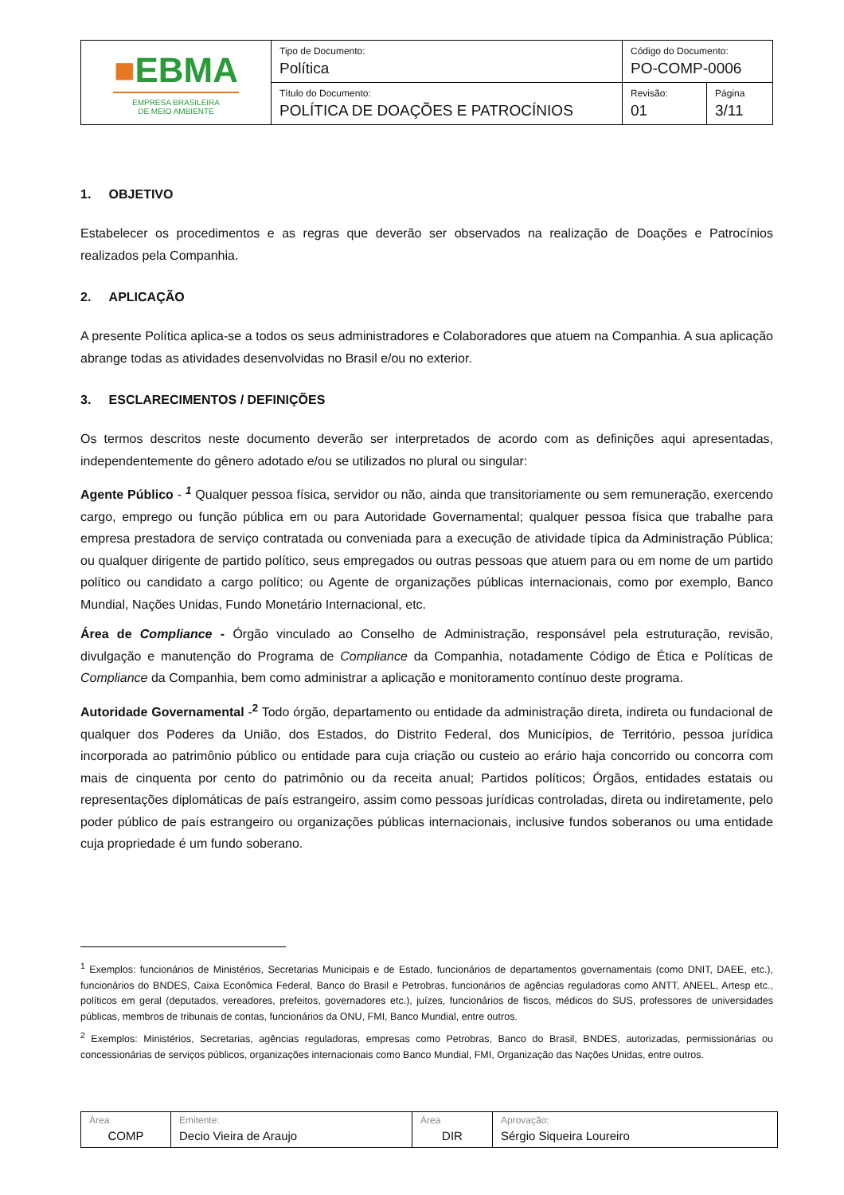| ■ EBMA EMPRESA BRASILEIRA DE MEIO AMBIENTE | Tipo de Documento: Política | Código do Documento: PO-COMP-0006 | |
| | Título do Documento: POLÍTICA DE DOAÇÕES E PATROCÍNIOS | Revisão: 01 | Página 3/11 |
1. OBJETIVO
Estabelecer os procedimentos e as regras que deverão ser observados na realização de Doações e Patrocínios realizados pela Companhia.
2. APLICAÇÃO
A presente Política aplica-se a todos os seus administradores e Colaboradores que atuem na Companhia. A sua aplicação abrange todas as atividades desenvolvidas no Brasil e/ou no exterior.
3. ESCLARECIMENTOS / DEFINIÇÕES
Os termos descritos neste documento deverão ser interpretados de acordo com as definições aqui apresentadas, independentemente do gênero adotado e/ou se utilizados no plural ou singular:
Agente Público - <sup>1</sup> Qualquer pessoa física, servidor ou não, ainda que transitoriamente ou sem remuneração, exercendo cargo, emprego ou função pública em ou para Autoridade Governamental; qualquer pessoa física que trabalhe para empresa prestadora de serviço contratada ou conveniada para a execução de atividade típica da Administração Pública; ou qualquer dirigente de partido político, seus empregados ou outras pessoas que atuem para ou em nome de um partido político ou candidato a cargo político; ou Agente de organizações públicas internacionais, como por exemplo, Banco Mundial, Nações Unidas, Fundo Monetário Internacional, etc.
Área de Compliance - Órgão vinculado ao Conselho de Administração, responsável pela estruturação, revisão, divulgação e manutenção do Programa de Compliance da Companhia, notadamente Código de Ética e Políticas de Compliance da Companhia, bem como administrar a aplicação e monitoramento contínuo deste programa.
Autoridade Governamental -<sup>2</sup> Todo órgão, departamento ou entidade da administração direta, indireta ou fundacional de qualquer dos Poderes da União, dos Estados, do Distrito Federal, dos Municípios, de Território, pessoa jurídica incorporada ao patrimônio público ou entidade para cuja criação ou custeio ao erário haja concorrido ou concorra com mais de cinquenta por cento do patrimônio ou da receita anual; Partidos políticos; Órgãos, entidades estatais ou representações diplomáticas de país estrangeiro, assim como pessoas jurídicas controladas, direta ou indiretamente, pelo poder público de país estrangeiro ou organizações públicas internacionais, inclusive fundos soberanos ou uma entidade cuja propriedade é um fundo soberano.
<sup>1</sup> Exemplos: funcionários de Ministérios, Secretarias Municipais e de Estado, funcionários de departamentos governamentais (como DNIT, DAEE, etc.), funcionários do BNDES, Caixa Econômica Federal, Banco do Brasil e Petrobras, funcionários de agências reguladoras como ANTT, ANEEL, Artesp etc., políticos em geral (deputados, vereadores, prefeitos, governadores etc.), juízes, funcionários de fiscos, médicos do SUS, professores de universidades públicas, membros de tribunais de contas, funcionários da ONU, FMI, Banco Mundial, entre outros.
<sup>2</sup> Exemplos: Ministérios, Secretarias, agências reguladoras, empresas como Petrobras, Banco do Brasil, BNDES, autorizadas, permissionárias ou concessionárias de serviços públicos, organizações internacionais como Banco Mundial, FMI, Organização das Nações Unidas, entre outros.
| Área COMP | Emitente: Decio Vieira de Araujo | Área DIR | Aprovação: Sérgio Siqueira Loureiro |